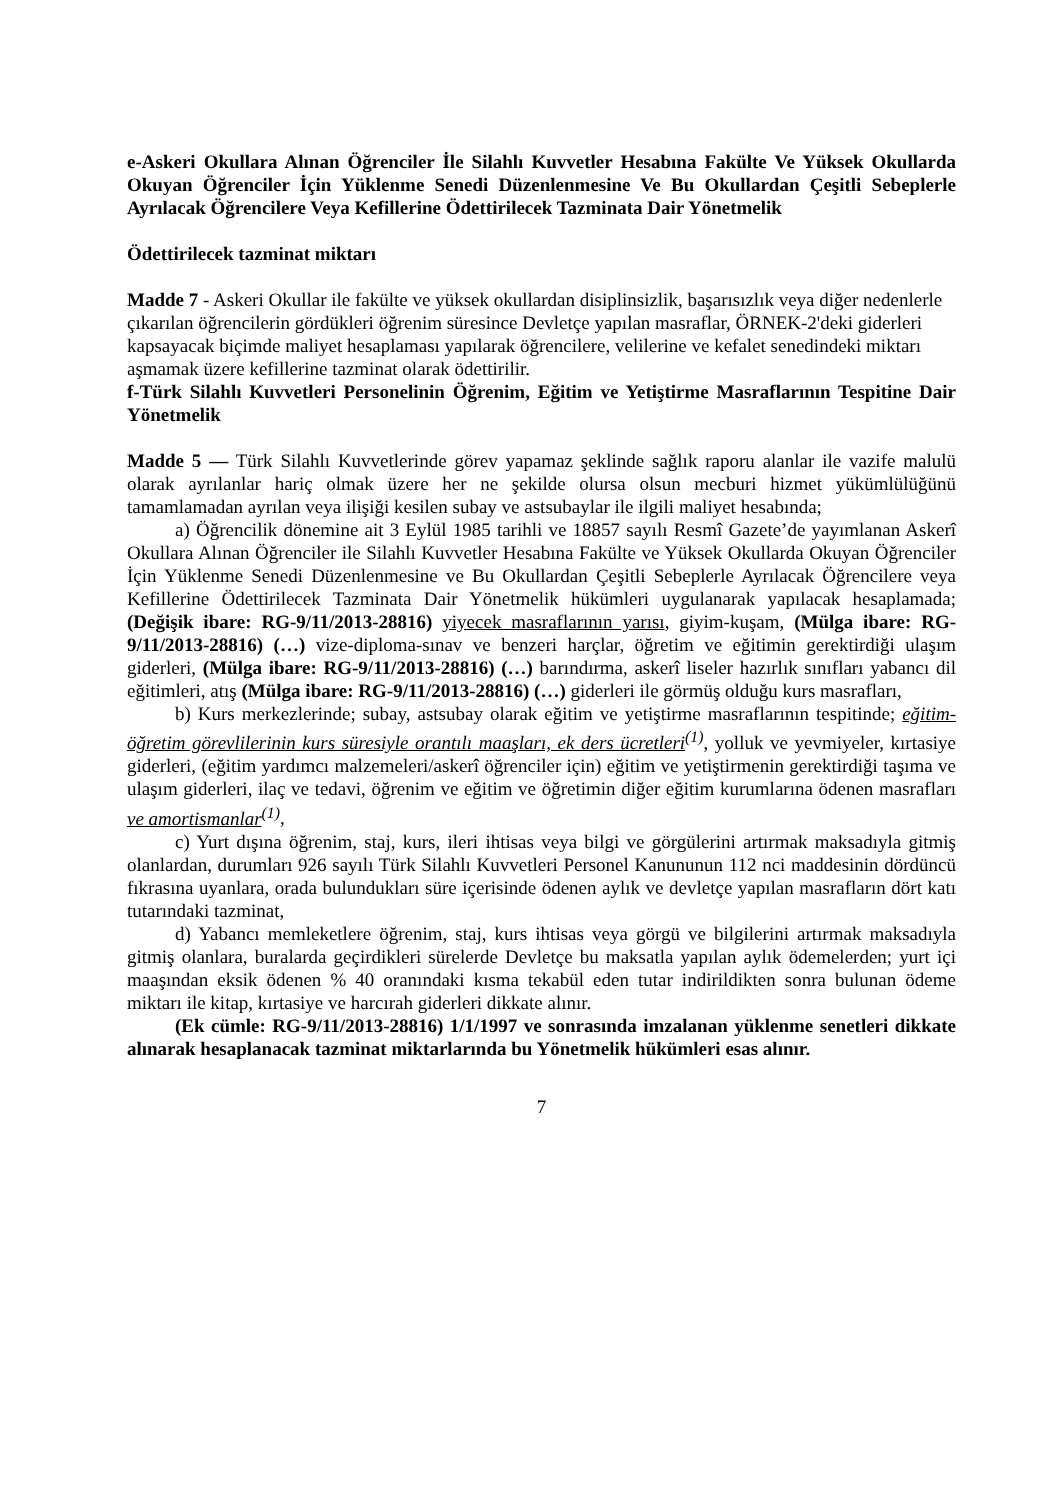e-Askeri Okullara Alınan Öğrenciler İle Silahlı Kuvvetler Hesabına Fakülte Ve Yüksek Okullarda Okuyan Öğrenciler İçin Yüklenme Senedi Düzenlenmesine Ve Bu Okullardan Çeşitli Sebeplerle Ayrılacak Öğrencilere Veya Kefillerine Ödettirilecek Tazminata Dair Yönetmelik
Ödettirilecek tazminat miktarı
Madde 7 - Askeri Okullar ile fakülte ve yüksek okullardan disiplinsizlik, başarısızlık veya diğer nedenlerle çıkarılan öğrencilerin gördükleri öğrenim süresince Devletçe yapılan masraflar, ÖRNEK-2'deki giderleri kapsayacak biçimde maliyet hesaplaması yapılarak öğrencilere, velilerine ve kefalet senedindeki miktarı aşmamak üzere kefillerine tazminat olarak ödettirilir.
f-Türk Silahlı Kuvvetleri Personelinin Öğrenim, Eğitim ve Yetiştirme Masraflarının Tespitine Dair Yönetmelik
Madde 5 — Türk Silahlı Kuvvetlerinde görev yapamaz şeklinde sağlık raporu alanlar ile vazife malulü olarak ayrılanlar hariç olmak üzere her ne şekilde olursa olsun mecburi hizmet yükümlülüğünü tamamlamadan ayrılan veya ilişiği kesilen subay ve astsubaylar ile ilgili maliyet hesabında;
a) Öğrencilik dönemine ait 3 Eylül 1985 tarihli ve 18857 sayılı Resmî Gazete’de yayımlanan Askerî Okullara Alınan Öğrenciler ile Silahlı Kuvvetler Hesabına Fakülte ve Yüksek Okullarda Okuyan Öğrenciler İçin Yüklenme Senedi Düzenlenmesine ve Bu Okullardan Çeşitli Sebeplerle Ayrılacak Öğrencilere veya Kefillerine Ödettirilecek Tazminata Dair Yönetmelik hükümleri uygulanarak yapılacak hesaplamada; (Değişik ibare: RG-9/11/2013-28816) yiyecek masraflarının yarısı, giyim-kuşam, (Mülga ibare: RG-9/11/2013-28816) (…) vize-diploma-sınav ve benzeri harçlar, öğretim ve eğitimin gerektirdiği ulaşım giderleri, (Mülga ibare: RG-9/11/2013-28816) (…) barındırma, askerî liseler hazırlık sınıfları yabancı dil eğitimleri, atış (Mülga ibare: RG-9/11/2013-28816) (…) giderleri ile görmüş olduğu kurs masrafları,
b) Kurs merkezlerinde; subay, astsubay olarak eğitim ve yetiştirme masraflarının tespitinde; eğitim-öğretim görevlilerinin kurs süresiyle orantılı maaşları, ek ders ücretleri<sup>(1)</sup>, yolluk ve yevmiyeler, kırtasiye giderleri, (eğitim yardımcı malzemeleri/askerî öğrenciler için) eğitim ve yetiştirmenin gerektirdiği taşıma ve ulaşım giderleri, ilaç ve tedavi, öğrenim ve eğitim ve öğretimin diğer eğitim kurumlarına ödenen masrafları ve amortismanlar<sup>(1)</sup>,
c) Yurt dışına öğrenim, staj, kurs, ileri ihtisas veya bilgi ve görgülerini artırmak maksadıyla gitmiş olanlardan, durumları 926 sayılı Türk Silahlı Kuvvetleri Personel Kanununun 112 nci maddesinin dördüncü fıkrasına uyanlara, orada bulundukları süre içerisinde ödenen aylık ve devletçe yapılan masrafların dört katı tutarındaki tazminat,
d) Yabancı memleketlere öğrenim, staj, kurs ihtisas veya görgü ve bilgilerini artırmak maksadıyla gitmiş olanlara, buralarda geçirdikleri sürelerde Devletçe bu maksatla yapılan aylık ödemelerden; yurt içi maaşından eksik ödenen % 40 oranındaki kısma tekabül eden tutar indirildikten sonra bulunan ödeme miktarı ile kitap, kırtasiye ve harcırah giderleri dikkate alınır.
(Ek cümle: RG-9/11/2013-28816) 1/1/1997 ve sonrasında imzalanan yüklenme senetleri dikkate alınarak hesaplanacak tazminat miktarlarında bu Yönetmelik hükümleri esas alınır.
7